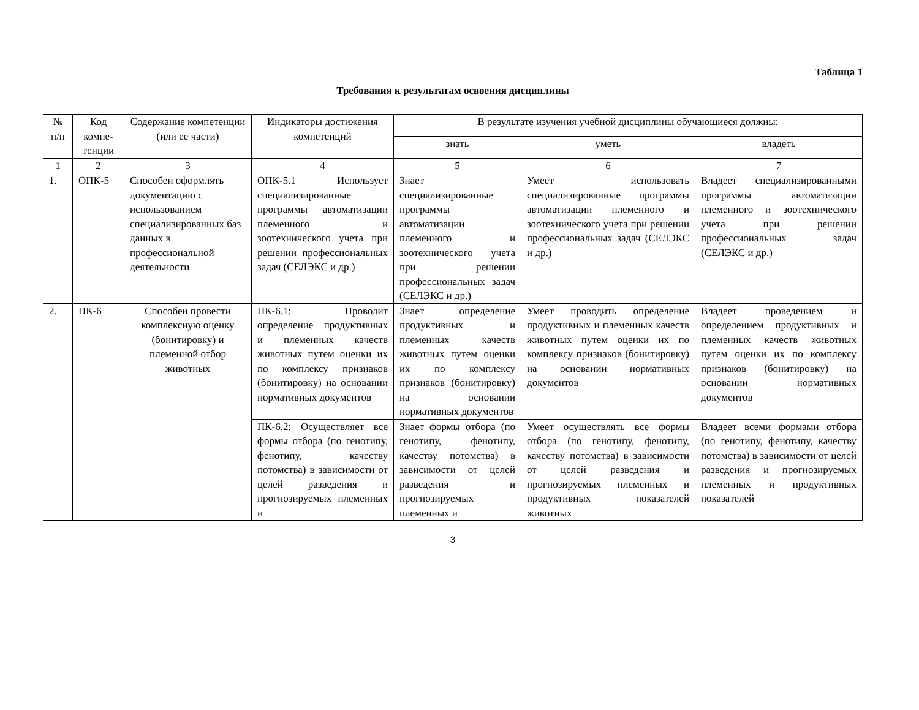Таблица 1
Требования к результатам освоения дисциплины
| № п/п | Код компе-тенции | Содержание компетенции (или ее части) | Индикаторы достижения компетенций | В результате изучения учебной дисциплины обучающиеся должны: | | |
| --- | --- | --- | --- | --- | --- | --- |
| | | | | знать | уметь | владеть |
| 1 | 2 | 3 | 4 | 5 | 6 | 7 |
| 1. | ОПК-5 | Способен оформлять документацию с использованием специализированных баз данных в профессиональной деятельности | ОПК-5.1 Использует специализированные программы автоматизации племенного и зоотехнического учета при решении профессиональных задач (СЕЛЭКС и др.) | Знает специализированные программы автоматизации племенного и зоотехнического учета при решении профессиональных задач (СЕЛЭКС и др.) | Умеет использовать специализированные программы автоматизации племенного и зоотехнического учета при решении профессиональных задач (СЕЛЭКС и др.) | Владеет специализированными программы автоматизации племенного и зоотехнического учета при решении профессиональных задач (СЕЛЭКС и др.) |
| 2. | ПК-6 | Способен провести комплексную оценку (бонитировку) и племенной отбор животных | ПК-6.1; Проводит определение продуктивных и племенных качеств животных путем оценки их по комплексу признаков (бонитировку) на основании нормативных документов | Знает определение продуктивных и племенных качеств животных путем оценки их по комплексу признаков (бонитировку) на основании нормативных документов | Умеет проводить определение продуктивных и племенных качеств животных путем оценки их по комплексу признаков (бонитировку) на основании нормативных документов | Владеет проведением и определением продуктивных и племенных качеств животных путем оценки их по комплексу признаков (бонитировку) на основании нормативных документов |
| | | | ПК-6.2; Осуществляет все формы отбора (по генотипу, фенотипу, качеству потомства) в зависимости от целей разведения и прогнозируемых племенных и | Знает формы отбора (по генотипу, фенотипу, качеству потомства) в зависимости от целей разведения и прогнозируемых племенных и | Умеет осуществлять все формы отбора (по генотипу, фенотипу, качеству потомства) в зависимости от целей разведения и прогнозируемых племенных и продуктивных показателей животных | Владеет всеми формами отбора (по генотипу, фенотипу, качеству потомства) в зависимости от целей разведения и прогнозируемых племенных и продуктивных показателей |
3